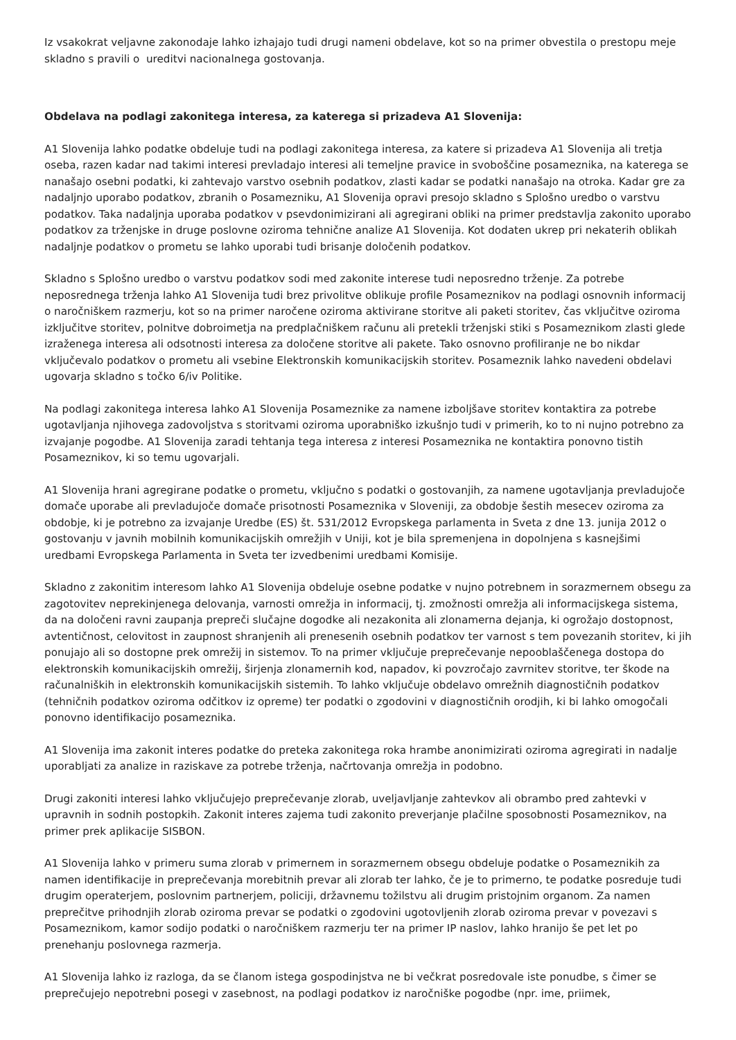Iz vsakokrat veljavne zakonodaje lahko izhajajo tudi drugi nameni obdelave, kot so na primer obvestila o prestopu meje skladno s pravili o ureditvi nacionalnega gostovanja.
Obdelava na podlagi zakonitega interesa, za katerega si prizadeva A1 Slovenija:
A1 Slovenija lahko podatke obdeluje tudi na podlagi zakonitega interesa, za katere si prizadeva A1 Slovenija ali tretja oseba, razen kadar nad takimi interesi prevladajo interesi ali temeljne pravice in svoboščine posameznika, na katerega se nanašajo osebni podatki, ki zahtevajo varstvo osebnih podatkov, zlasti kadar se podatki nanašajo na otroka. Kadar gre za nadaljnjo uporabo podatkov, zbranih o Posamezniku, A1 Slovenija opravi presojo skladno s Splošno uredbo o varstvu podatkov. Taka nadaljnja uporaba podatkov v psevdonimizirani ali agregirani obliki na primer predstavlja zakonito uporabo podatkov za trženjske in druge poslovne oziroma tehnične analize A1 Slovenija. Kot dodaten ukrep pri nekaterih oblikah nadaljnje podatkov o prometu se lahko uporabi tudi brisanje določenih podatkov.
Skladno s Splošno uredbo o varstvu podatkov sodi med zakonite interese tudi neposredno trženje. Za potrebe neposrednega trženja lahko A1 Slovenija tudi brez privolitve oblikuje profile Posameznikov na podlagi osnovnih informacij o naročniškem razmerju, kot so na primer naročene oziroma aktivirane storitve ali paketi storitev, čas vključitve oziroma izključitve storitev, polnitve dobroimetja na predplačniškem računu ali pretekli trženjski stiki s Posameznikom zlasti glede izraženega interesa ali odsotnosti interesa za določene storitve ali pakete. Tako osnovno profiliranje ne bo nikdar vključevalo podatkov o prometu ali vsebine Elektronskih komunikacijskih storitev. Posameznik lahko navedeni obdelavi ugovarja skladno s točko 6/iv Politike.
Na podlagi zakonitega interesa lahko A1 Slovenija Posameznike za namene izboljšave storitev kontaktira za potrebe ugotavljanja njihovega zadovoljstva s storitvami oziroma uporabniško izkušnjo tudi v primerih, ko to ni nujno potrebno za izvajanje pogodbe. A1 Slovenija zaradi tehtanja tega interesa z interesi Posameznika ne kontaktira ponovno tistih Posameznikov, ki so temu ugovarjali.
A1 Slovenija hrani agregirane podatke o prometu, vključno s podatki o gostovanjih, za namene ugotavljanja prevladujoče domače uporabe ali prevladujoče domače prisotnosti Posameznika v Sloveniji, za obdobje šestih mesecev oziroma za obdobje, ki je potrebno za izvajanje Uredbe (ES) št. 531/2012 Evropskega parlamenta in Sveta z dne 13. junija 2012 o gostovanju v javnih mobilnih komunikacijskih omrežjih v Uniji, kot je bila spremenjena in dopolnjena s kasnejšimi uredbami Evropskega Parlamenta in Sveta ter izvedbenimi uredbami Komisije.
Skladno z zakonitim interesom lahko A1 Slovenija obdeluje osebne podatke v nujno potrebnem in sorazmernem obsegu za zagotovitev neprekinjenega delovanja, varnosti omrežja in informacij, tj. zmožnosti omrežja ali informacijskega sistema, da na določeni ravni zaupanja prepreči slučajne dogodke ali nezakonita ali zlonamerna dejanja, ki ogrožajo dostopnost, avtentičnost, celovitost in zaupnost shranjenih ali prenesenih osebnih podatkov ter varnost s tem povezanih storitev, ki jih ponujajo ali so dostopne prek omrežij in sistemov. To na primer vključuje preprečevanje nepooblaščenega dostopa do elektronskih komunikacijskih omrežij, širjenja zlonamernih kod, napadov, ki povzročajo zavrnitev storitve, ter škode na računalniških in elektronskih komunikacijskih sistemih. To lahko vključuje obdelavo omrežnih diagnostičnih podatkov (tehničnih podatkov oziroma odčitkov iz opreme) ter podatki o zgodovini v diagnostičnih orodjih, ki bi lahko omogočali ponovno identifikacijo posameznika.
A1 Slovenija ima zakonit interes podatke do preteka zakonitega roka hrambe anonimizirati oziroma agregirati in nadalje uporabljati za analize in raziskave za potrebe trženja, načrtovanja omrežja in podobno.
Drugi zakoniti interesi lahko vključujejo preprečevanje zlorab, uveljavljanje zahtevkov ali obrambo pred zahtevki v upravnih in sodnih postopkih. Zakonit interes zajema tudi zakonito preverjanje plačilne sposobnosti Posameznikov, na primer prek aplikacije SISBON.
A1 Slovenija lahko v primeru suma zlorab v primernem in sorazmernem obsegu obdeluje podatke o Posameznikih za namen identifikacije in preprečevanja morebitnih prevar ali zlorab ter lahko, če je to primerno, te podatke posreduje tudi drugim operaterjem, poslovnim partnerjem, policiji, državnemu tožilstvu ali drugim pristojnim organom. Za namen preprečitve prihodnjih zlorab oziroma prevar se podatki o zgodovini ugotovljenih zlorab oziroma prevar v povezavi s Posameznikom, kamor sodijo podatki o naročniškem razmerju ter na primer IP naslov, lahko hranijo še pet let po prenehanju poslovnega razmerja.
A1 Slovenija lahko iz razloga, da se članom istega gospodinjstva ne bi večkrat posredovale iste ponudbe, s čimer se preprečujejo nepotrebni posegi v zasebnost, na podlagi podatkov iz naročniške pogodbe (npr. ime, priimek,